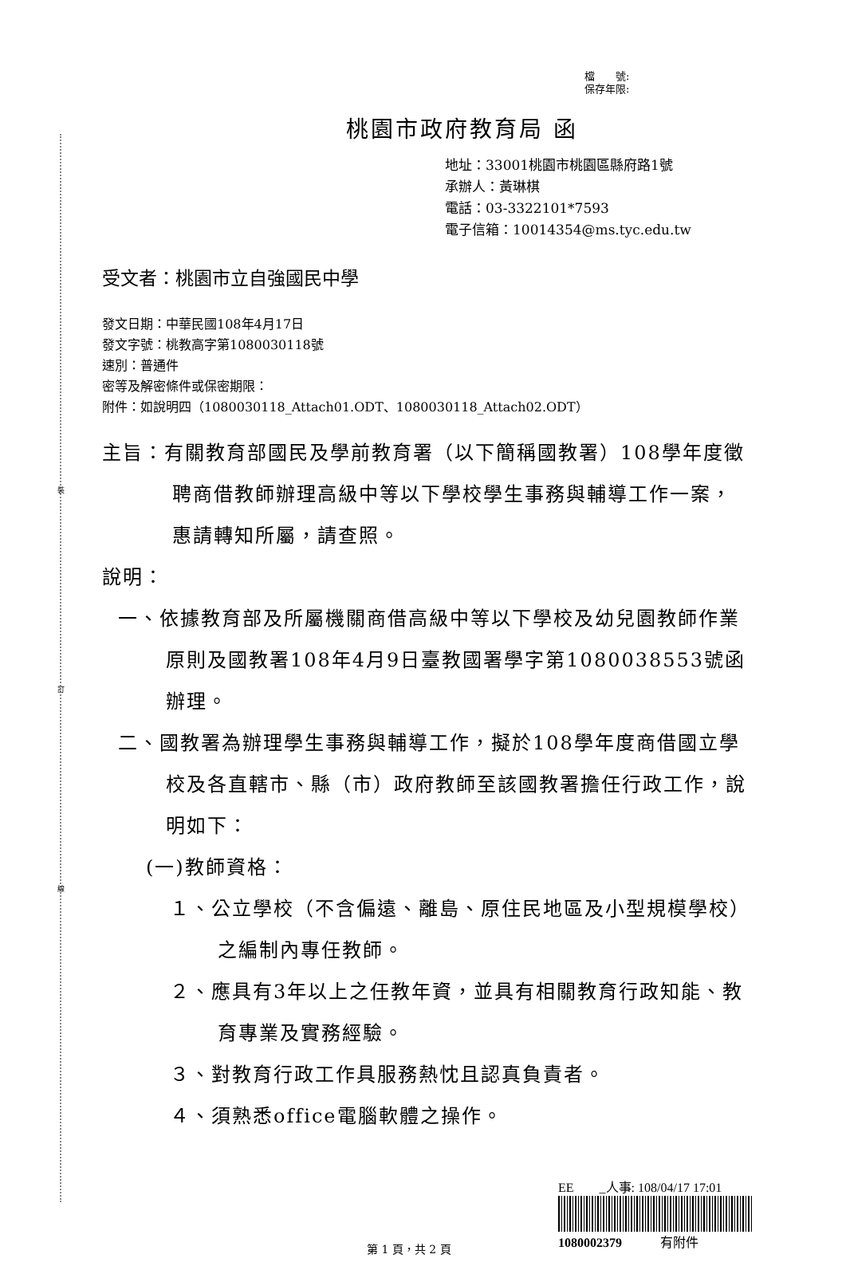裝
訂
線
檔　　號:
保存年限:
桃園市政府教育局 函
地址：33001桃園市桃園區縣府路1號
承辦人：黃琳棋
電話：03-3322101*7593
電子信箱：10014354@ms.tyc.edu.tw
受文者：桃園市立自強國民中學
發文日期：中華民國108年4月17日
發文字號：桃教高字第1080030118號
速別：普通件
密等及解密條件或保密期限：
附件：如說明四（1080030118_Attach01.ODT、1080030118_Attach02.ODT）
主旨：有關教育部國民及學前教育署（以下簡稱國教署）108學年度徵聘商借教師辦理高級中等以下學校學生事務與輔導工作一案，惠請轉知所屬，請查照。
說明：
一、依據教育部及所屬機關商借高級中等以下學校及幼兒園教師作業原則及國教署108年4月9日臺教國署學字第1080038553號函辦理。
二、國教署為辦理學生事務與輔導工作，擬於108學年度商借國立學校及各直轄市、縣（市）政府教師至該國教署擔任行政工作，說明如下：
(一)教師資格：
１、公立學校（不含偏遠、離島、原住民地區及小型規模學校）之編制內專任教師。
２、應具有3年以上之任教年資，並具有相關教育行政知能、教育專業及實務經驗。
３、對教育行政工作具服務熱忱且認真負責者。
４、須熟悉office電腦軟體之操作。
EE　　_人事: 108/04/17 17:01
1080002379　　　有附件
第 1 頁，共 2 頁